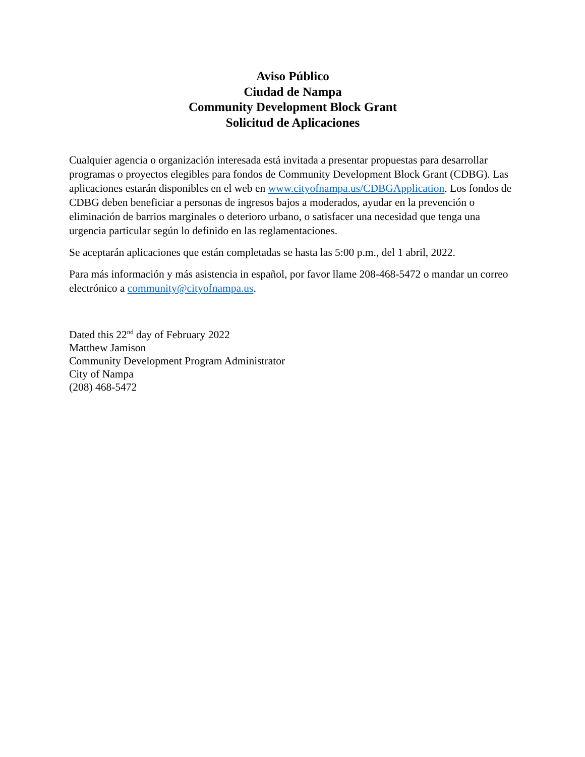Aviso Público
Ciudad de Nampa
Community Development Block Grant
Solicitud de Aplicaciones
Cualquier agencia o organización interesada está invitada a presentar propuestas para desarrollar programas o proyectos elegibles para fondos de Community Development Block Grant (CDBG). Las aplicaciones estarán disponibles en el web en www.cityofnampa.us/CDBGApplication. Los fondos de CDBG deben beneficiar a personas de ingresos bajos a moderados, ayudar en la prevención o eliminación de barrios marginales o deterioro urbano, o satisfacer una necesidad que tenga una urgencia particular según lo definido en las reglamentaciones.
Se aceptarán aplicaciones que están completadas se hasta las 5:00 p.m., del 1 abril, 2022.
Para más información y más asistencia in español, por favor llame 208-468-5472 o mandar un correo electrónico a community@cityofnampa.us.
Dated this 22<sup>nd</sup> day of February 2022
Matthew Jamison
Community Development Program Administrator
City of Nampa
(208) 468-5472